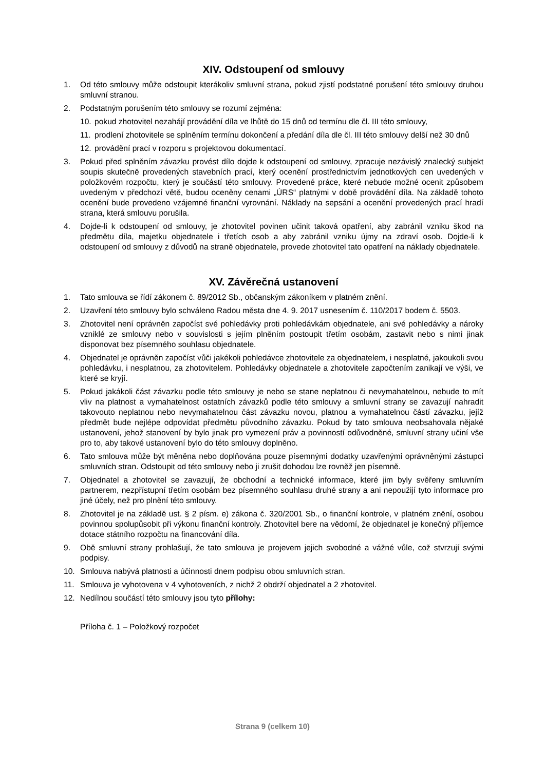XIV. Odstoupení od smlouvy
1. Od této smlouvy může odstoupit kterákoliv smluvní strana, pokud zjistí podstatné porušení této smlouvy druhou smluvní stranou.
2. Podstatným porušením této smlouvy se rozumí zejména:
10. pokud zhotovitel nezahájí provádění díla ve lhůtě do 15 dnů od termínu dle čl. III této smlouvy,
11. prodlení zhotovitele se splněním termínu dokončení a předání díla dle čl. III této smlouvy delší než 30 dnů
12. provádění prací v rozporu s projektovou dokumentací.
3. Pokud před splněním závazku provést dílo dojde k odstoupení od smlouvy, zpracuje nezávislý znalecký subjekt soupis skutečně provedených stavebních prací, který ocenění prostřednictvím jednotkových cen uvedených v položkovém rozpočtu, který je součástí této smlouvy. Provedené práce, které nebude možné ocenit způsobem uvedeným v předchozí větě, budou oceněny cenami „ÚRS“ platnými v době provádění díla. Na základě tohoto ocenění bude provedeno vzájemné finanční vyrovnání. Náklady na sepsání a ocenění provedených prací hradí strana, která smlouvu porušila.
4. Dojde-li k odstoupení od smlouvy, je zhotovitel povinen učinit taková opatření, aby zabránil vzniku škod na předmětu díla, majetku objednatele i třetích osob a aby zabránil vzniku újmy na zdraví osob. Dojde-li k odstoupení od smlouvy z důvodů na straně objednatele, provede zhotovitel tato opatření na náklady objednatele.
XV. Závěrečná ustanovení
1. Tato smlouva se řídí zákonem č. 89/2012 Sb., občanským zákoníkem v platném znění.
2. Uzavření této smlouvy bylo schváleno Radou města dne 4. 9. 2017 usnesením č. 110/2017 bodem č. 5503.
3. Zhotovitel není oprávněn započíst své pohledávky proti pohledávkám objednatele, ani své pohledávky a nároky vzniklé ze smlouvy nebo v souvislosti s jejím plněním postoupit třetím osobám, zastavit nebo s nimi jinak disponovat bez písemného souhlasu objednatele.
4. Objednatel je oprávněn započíst vůči jakékoli pohledávce zhotovitele za objednatelem, i nesplatné, jakoukoli svou pohledávku, i nesplatnou, za zhotovitelem. Pohledávky objednatele a zhotovitele započtením zanikají ve výši, ve které se kryjí.
5. Pokud jakákoli část závazku podle této smlouvy je nebo se stane neplatnou či nevymahatelnou, nebude to mít vliv na platnost a vymahatelnost ostatních závazků podle této smlouvy a smluvní strany se zavazují nahradit takovouto neplatnou nebo nevymahatelnou část závazku novou, platnou a vymahatelnou částí závazku, jejíž předmět bude nejlépe odpovídat předmětu původního závazku. Pokud by tato smlouva neobsahovala nějaké ustanovení, jehož stanovení by bylo jinak pro vymezení práv a povinností odůvodněné, smluvní strany učiní vše pro to, aby takové ustanovení bylo do této smlouvy doplněno.
6. Tato smlouva může být měněna nebo doplňována pouze písemnými dodatky uzavřenými oprávněnými zástupci smluvních stran. Odstoupit od této smlouvy nebo ji zrušit dohodou lze rovněž jen písemně.
7. Objednatel a zhotovitel se zavazují, že obchodní a technické informace, které jim byly svěřeny smluvním partnerem, nezpřístupní třetím osobám bez písemného souhlasu druhé strany a ani nepoužijí tyto informace pro jiné účely, než pro plnění této smlouvy.
8. Zhotovitel je na základě ust. § 2 písm. e) zákona č. 320/2001 Sb., o finanční kontrole, v platném znění, osobou povinnou spolupůsobit při výkonu finanční kontroly. Zhotovitel bere na vědomí, že objednatel je konečný příjemce dotace státního rozpočtu na financování díla.
9. Obě smluvní strany prohlašují, že tato smlouva je projevem jejich svobodné a vážné vůle, což stvrzují svými podpisy.
10. Smlouva nabývá platnosti a účinnosti dnem podpisu obou smluvních stran.
11. Smlouva je vyhotovena v 4 vyhotoveních, z nichž 2 obdrží objednatel a 2 zhotovitel.
12. Nedílnou součástí této smlouvy jsou tyto přílohy:
Příloha č. 1 – Položkový rozpočet
Strana 9 (celkem 10)